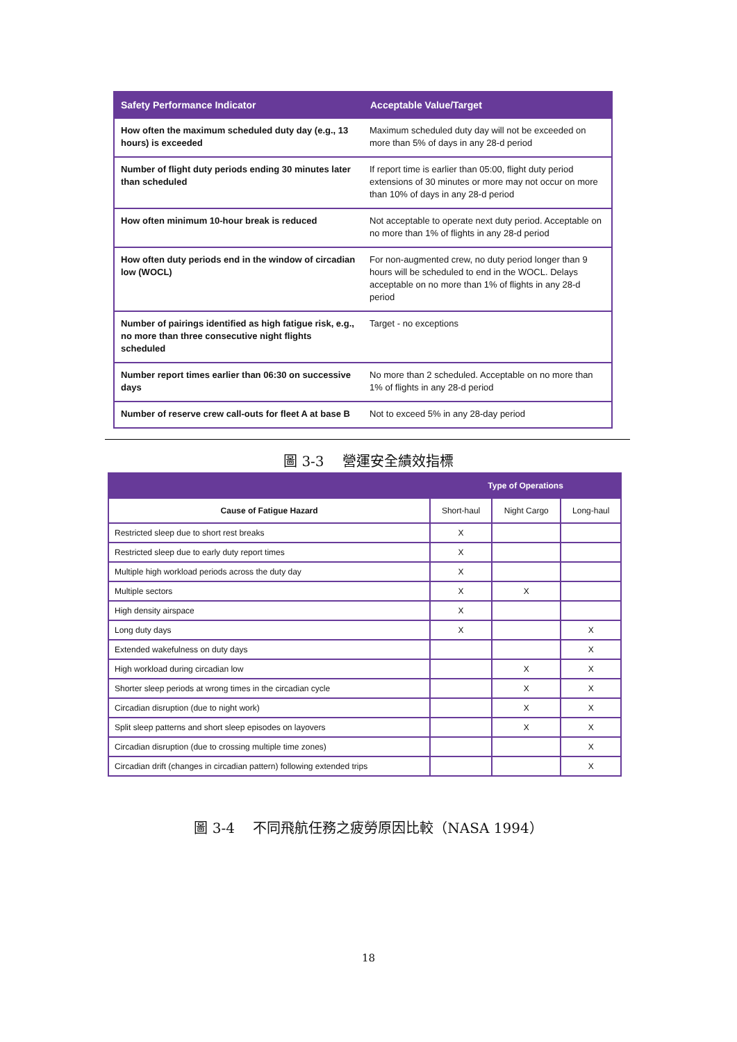| Safety Performance Indicator | Acceptable Value/Target |
| --- | --- |
| How often the maximum scheduled duty day (e.g., 13 hours) is exceeded | Maximum scheduled duty day will not be exceeded on more than 5% of days in any 28-d period |
| Number of flight duty periods ending 30 minutes later than scheduled | If report time is earlier than 05:00, flight duty period extensions of 30 minutes or more may not occur on more than 10% of days in any 28-d period |
| How often minimum 10-hour break is reduced | Not acceptable to operate next duty period. Acceptable on no more than 1% of flights in any 28-d period |
| How often duty periods end in the window of circadian low (WOCL) | For non-augmented crew, no duty period longer than 9 hours will be scheduled to end in the WOCL. Delays acceptable on no more than 1% of flights in any 28-d period |
| Number of pairings identified as high fatigue risk, e.g., no more than three consecutive night flights scheduled | Target - no exceptions |
| Number report times earlier than 06:30 on successive days | No more than 2 scheduled. Acceptable on no more than 1% of flights in any 28-d period |
| Number of reserve crew call-outs for fleet A at base B | Not to exceed 5% in any 28-day period |
圖 3-3　 營運安全績效指標
| | Type of Operations | | |
| --- | --- | --- | --- |
| Cause of Fatigue Hazard | Short-haul | Night Cargo | Long-haul |
| Restricted sleep due to short rest breaks | X | | |
| Restricted sleep due to early duty report times | X | | |
| Multiple high workload periods across the duty day | X | | |
| Multiple sectors | X | X | |
| High density airspace | X | | |
| Long duty days | X | | X |
| Extended wakefulness on duty days | | | X |
| High workload during circadian low | | X | X |
| Shorter sleep periods at wrong times in the circadian cycle | | X | X |
| Circadian disruption (due to night work) | | X | X |
| Split sleep patterns and short sleep episodes on layovers | | X | X |
| Circadian disruption (due to crossing multiple time zones) | | | X |
| Circadian drift (changes in circadian pattern) following extended trips | | | X |
圖 3-4　 不同飛航任務之疲勞原因比較（NASA 1994）
18